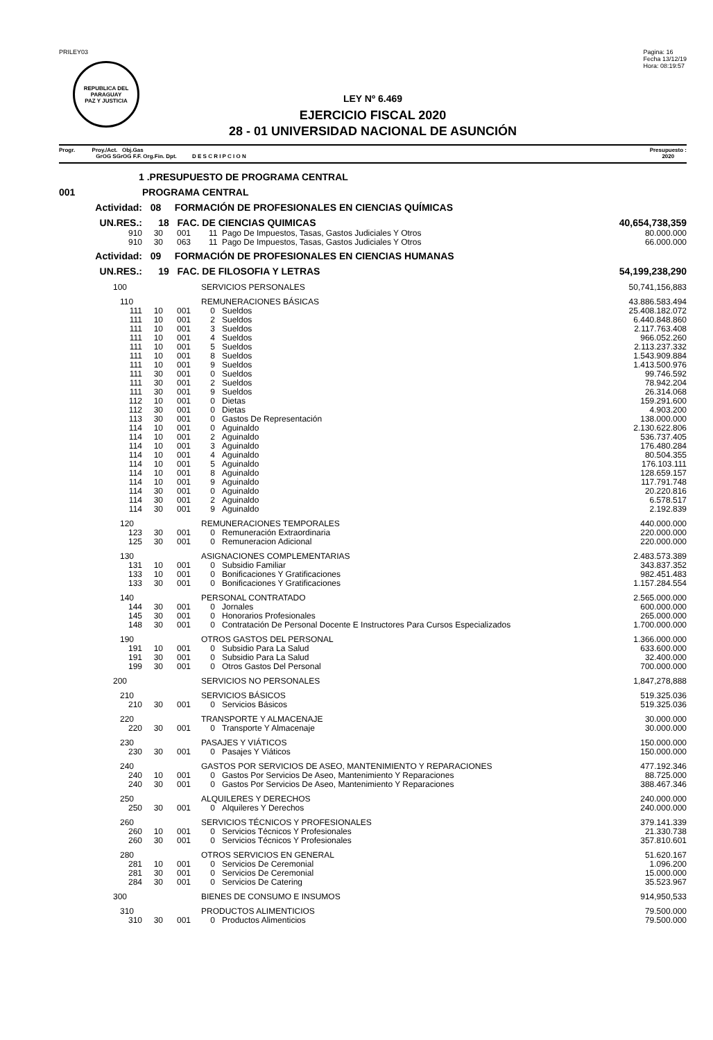PRILEY03
REPUBLICA DEL PARAGUAY
PAZ Y JUSTICIA
Pagina: 16
Fecha 13/12/19
Hora: 08:19:57
LEY Nº 6.469
EJERCICIO FISCAL 2020
28 - 01 UNIVERSIDAD NACIONAL DE ASUNCIÓN
Progr. Proy./Act. Obj.Gas
GrOG SGrOG F.F. Org.Fin. Dpt. D E S C R I P C I O N
Presupuesto :
2020
| 1 .PRESUPUESTO DE PROGRAMA CENTRAL | | | | | |
| 001 | PROGRAMA CENTRAL | | | | |
| Actividad: | 08 FORMACIÓN DE PROFESIONALES EN CIENCIAS QUÍMICAS | | | | |
| UN.RES.: | 18 FAC. DE CIENCIAS QUIMICAS | | | | 40,654,738,359 |
| 910 | 30 | 001 | 11 | Pago De Impuestos, Tasas, Gastos Judiciales Y Otros | 80.000.000 |
| 910 | 30 | 063 | 11 | Pago De Impuestos, Tasas, Gastos Judiciales Y Otros | 66.000.000 |
| Actividad: | 09 FORMACIÓN DE PROFESIONALES EN CIENCIAS HUMANAS | | | | |
| UN.RES.: | 19 FAC. DE FILOSOFIA Y LETRAS | | | | 54,199,238,290 |
| 100 | SERVICIOS PERSONALES | | | | 50,741,156,883 |
| 110 | REMUNERACIONES BÁSICAS | | | | 43.886.583.494 |
| 111 | 10 | 001 | 0 | Sueldos | 25.408.182.072 |
| 111 | 10 | 001 | 2 | Sueldos | 6.440.848.860 |
| 111 | 10 | 001 | 3 | Sueldos | 2.117.763.408 |
| 111 | 10 | 001 | 4 | Sueldos | 966.052.260 |
| 111 | 10 | 001 | 5 | Sueldos | 2.113.237.332 |
| 111 | 10 | 001 | 8 | Sueldos | 1.543.909.884 |
| 111 | 10 | 001 | 9 | Sueldos | 1.413.500.976 |
| 111 | 30 | 001 | 0 | Sueldos | 99.746.592 |
| 111 | 30 | 001 | 2 | Sueldos | 78.942.204 |
| 111 | 30 | 001 | 9 | Sueldos | 26.314.068 |
| 112 | 10 | 001 | 0 | Dietas | 159.291.600 |
| 112 | 30 | 001 | 0 | Dietas | 4.903.200 |
| 113 | 30 | 001 | 0 | Gastos De Representación | 138.000.000 |
| 114 | 10 | 001 | 0 | Aguinaldo | 2.130.622.806 |
| 114 | 10 | 001 | 2 | Aguinaldo | 536.737.405 |
| 114 | 10 | 001 | 3 | Aguinaldo | 176.480.284 |
| 114 | 10 | 001 | 4 | Aguinaldo | 80.504.355 |
| 114 | 10 | 001 | 5 | Aguinaldo | 176.103.111 |
| 114 | 10 | 001 | 8 | Aguinaldo | 128.659.157 |
| 114 | 10 | 001 | 9 | Aguinaldo | 117.791.748 |
| 114 | 30 | 001 | 0 | Aguinaldo | 20.220.816 |
| 114 | 30 | 001 | 2 | Aguinaldo | 6.578.517 |
| 114 | 30 | 001 | 9 | Aguinaldo | 2.192.839 |
| 120 | REMUNERACIONES TEMPORALES | | | | 440.000.000 |
| 123 | 30 | 001 | 0 | Remuneración Extraordinaria | 220.000.000 |
| 125 | 30 | 001 | 0 | Remuneracion Adicional | 220.000.000 |
| 130 | ASIGNACIONES COMPLEMENTARIAS | | | | 2.483.573.389 |
| 131 | 10 | 001 | 0 | Subsidio Familiar | 343.837.352 |
| 133 | 10 | 001 | 0 | Bonificaciones Y Gratificaciones | 982.451.483 |
| 133 | 30 | 001 | 0 | Bonificaciones Y Gratificaciones | 1.157.284.554 |
| 140 | PERSONAL CONTRATADO | | | | 2.565.000.000 |
| 144 | 30 | 001 | 0 | Jornales | 600.000.000 |
| 145 | 30 | 001 | 0 | Honorarios Profesionales | 265.000.000 |
| 148 | 30 | 001 | 0 | Contratación De Personal Docente E Instructores Para Cursos Especializados | 1.700.000.000 |
| 190 | OTROS GASTOS DEL PERSONAL | | | | 1.366.000.000 |
| 191 | 10 | 001 | 0 | Subsidio Para La Salud | 633.600.000 |
| 191 | 30 | 001 | 0 | Subsidio Para La Salud | 32.400.000 |
| 199 | 30 | 001 | 0 | Otros Gastos Del Personal | 700.000.000 |
| 200 | SERVICIOS NO PERSONALES | | | | 1,847,278,888 |
| 210 | SERVICIOS BÁSICOS | | | | 519.325.036 |
| 210 | 30 | 001 | 0 | Servicios Básicos | 519.325.036 |
| 220 | TRANSPORTE Y ALMACENAJE | | | | 30.000.000 |
| 220 | 30 | 001 | 0 | Transporte Y Almacenaje | 30.000.000 |
| 230 | PASAJES Y VIÁTICOS | | | | 150.000.000 |
| 230 | 30 | 001 | 0 | Pasajes Y Viáticos | 150.000.000 |
| 240 | GASTOS POR SERVICIOS DE ASEO, MANTENIMIENTO Y REPARACIONES | | | | 477.192.346 |
| 240 | 10 | 001 | 0 | Gastos Por Servicios De Aseo, Mantenimiento Y Reparaciones | 88.725.000 |
| 240 | 30 | 001 | 0 | Gastos Por Servicios De Aseo, Mantenimiento Y Reparaciones | 388.467.346 |
| 250 | ALQUILERES Y DERECHOS | | | | 240.000.000 |
| 250 | 30 | 001 | 0 | Alquileres Y Derechos | 240.000.000 |
| 260 | SERVICIOS TÉCNICOS Y PROFESIONALES | | | | 379.141.339 |
| 260 | 10 | 001 | 0 | Servicios Técnicos Y Profesionales | 21.330.738 |
| 260 | 30 | 001 | 0 | Servicios Técnicos Y Profesionales | 357.810.601 |
| 280 | OTROS SERVICIOS EN GENERAL | | | | 51.620.167 |
| 281 | 10 | 001 | 0 | Servicios De Ceremonial | 1.096.200 |
| 281 | 30 | 001 | 0 | Servicios De Ceremonial | 15.000.000 |
| 284 | 30 | 001 | 0 | Servicios De Catering | 35.523.967 |
| 300 | BIENES DE CONSUMO E INSUMOS | | | | 914,950,533 |
| 310 | PRODUCTOS ALIMENTICIOS | | | | 79.500.000 |
| 310 | 30 | 001 | 0 | Productos Alimenticios | 79.500.000 |